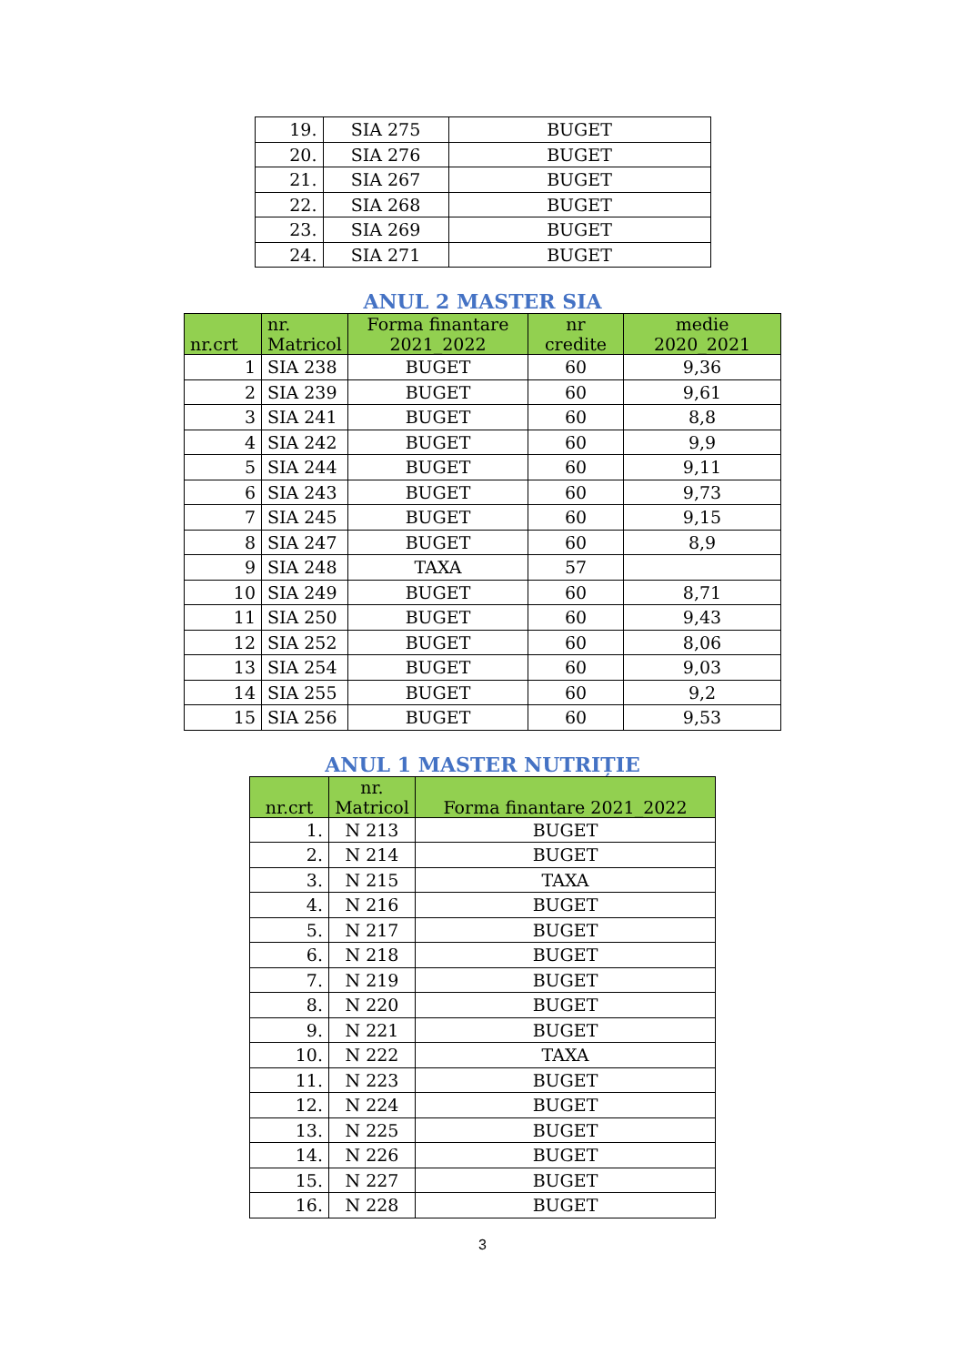| 19. | SIA 275 | BUGET |
| 20. | SIA 276 | BUGET |
| 21. | SIA 267 | BUGET |
| 22. | SIA 268 | BUGET |
| 23. | SIA 269 | BUGET |
| 24. | SIA 271 | BUGET |
ANUL 2 MASTER SIA
| nr.crt | nr. Matricol | Forma finantare 2021_2022 | nr credite | medie 2020_2021 |
| --- | --- | --- | --- | --- |
| 1 | SIA 238 | BUGET | 60 | 9,36 |
| 2 | SIA 239 | BUGET | 60 | 9,61 |
| 3 | SIA 241 | BUGET | 60 | 8,8 |
| 4 | SIA 242 | BUGET | 60 | 9,9 |
| 5 | SIA 244 | BUGET | 60 | 9,11 |
| 6 | SIA 243 | BUGET | 60 | 9,73 |
| 7 | SIA 245 | BUGET | 60 | 9,15 |
| 8 | SIA 247 | BUGET | 60 | 8,9 |
| 9 | SIA 248 | TAXA | 57 | |
| 10 | SIA 249 | BUGET | 60 | 8,71 |
| 11 | SIA 250 | BUGET | 60 | 9,43 |
| 12 | SIA 252 | BUGET | 60 | 8,06 |
| 13 | SIA 254 | BUGET | 60 | 9,03 |
| 14 | SIA 255 | BUGET | 60 | 9,2 |
| 15 | SIA 256 | BUGET | 60 | 9,53 |
ANUL 1 MASTER NUTRIȚIE
| nr.crt | nr. Matricol | Forma finantare 2021_2022 |
| --- | --- | --- |
| 1. | N 213 | BUGET |
| 2. | N 214 | BUGET |
| 3. | N 215 | TAXA |
| 4. | N 216 | BUGET |
| 5. | N 217 | BUGET |
| 6. | N 218 | BUGET |
| 7. | N 219 | BUGET |
| 8. | N 220 | BUGET |
| 9. | N 221 | BUGET |
| 10. | N 222 | TAXA |
| 11. | N 223 | BUGET |
| 12. | N 224 | BUGET |
| 13. | N 225 | BUGET |
| 14. | N 226 | BUGET |
| 15. | N 227 | BUGET |
| 16. | N 228 | BUGET |
3